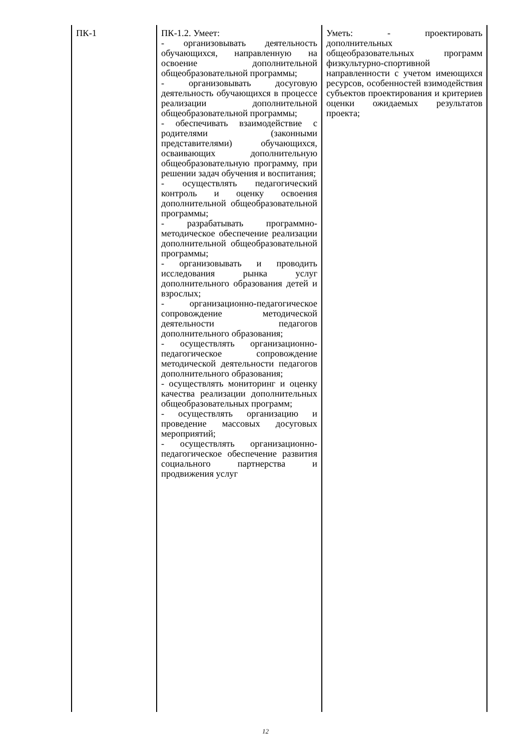| ПК-1 | ПК-1.2. Умеет: - организовывать деятельность обучающихся, направленную на освоение дополнительной общеобразовательной программы; - организовывать досуговую деятельность обучающихся в процессе реализации дополнительной общеобразовательной программы; - обеспечивать взаимодействие с родителями (законными представителями) обучающихся, осваивающих дополнительную общеобразовательную программу, при решении задач обучения и воспитания; - осуществлять педагогический контроль и оценку освоения дополнительной общеобразовательной программы; - разрабатывать программно-методическое обеспечение реализации дополнительной общеобразовательной программы; - организовывать и проводить исследования рынка услуг дополнительного образования детей и взрослых; - организационно-педагогическое сопровождение методической деятельности педагогов дополнительного образования; - осуществлять организационно-педагогическое сопровождение методической деятельности педагогов дополнительного образования; - осуществлять мониторинг и оценку качества реализации дополнительных общеобразовательных программ; - осуществлять организацию и проведение массовых досуговых мероприятий; - осуществлять организационно-педагогическое обеспечение развития социального партнерства и продвижения услуг | Уметь: - проектировать дополнительных общеобразовательных программ физкультурно-спортивной направленности с учетом имеющихся ресурсов, особенностей взимодействия субъектов проектирования и критериев оценки ожидаемых результатов проекта; |
12